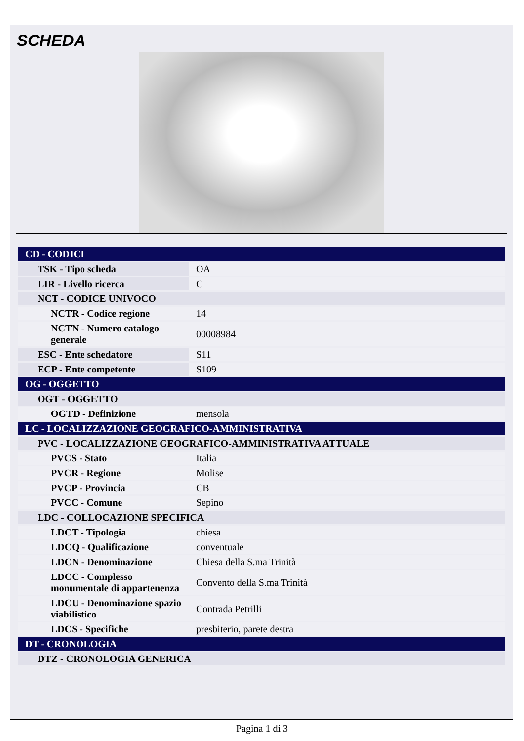SCHEDA
| CD - CODICI | |
| TSK - Tipo scheda | OA |
| LIR - Livello ricerca | C |
| NCT - CODICE UNIVOCO | |
| NCTR - Codice regione | 14 |
| NCTN - Numero catalogo generale | 00008984 |
| ESC - Ente schedatore | S11 |
| ECP - Ente competente | S109 |
| OG - OGGETTO | |
| OGT - OGGETTO | |
| OGTD - Definizione | mensola |
| LC - LOCALIZZAZIONE GEOGRAFICO-AMMINISTRATIVA | |
| PVC - LOCALIZZAZIONE GEOGRAFICO-AMMINISTRATIVA ATTUALE | |
| PVCS - Stato | Italia |
| PVCR - Regione | Molise |
| PVCP - Provincia | CB |
| PVCC - Comune | Sepino |
| LDC - COLLOCAZIONE SPECIFICA | |
| LDCT - Tipologia | chiesa |
| LDCQ - Qualificazione | conventuale |
| LDCN - Denominazione | Chiesa della S.ma Trinità |
| LDCC - Complesso monumentale di appartenenza | Convento della S.ma Trinità |
| LDCU - Denominazione spazio viabilistico | Contrada Petrilli |
| LDCS - Specifiche | presbiterio, parete destra |
| DT - CRONOLOGIA | |
| DTZ - CRONOLOGIA GENERICA | |
Pagina 1 di 3